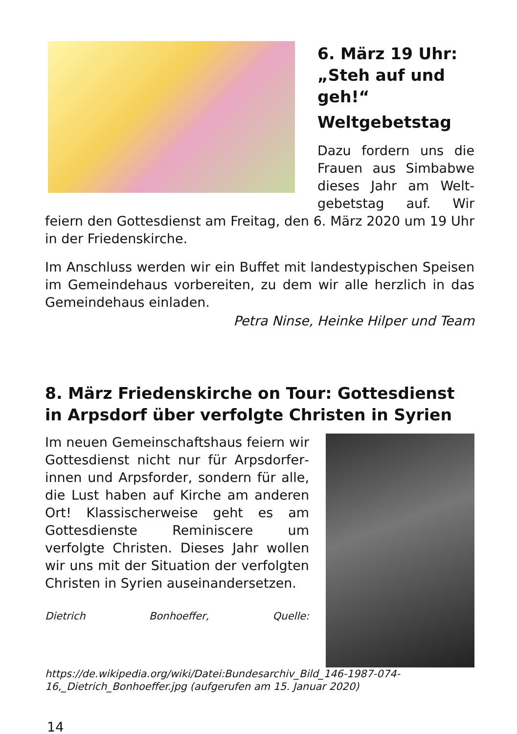6. März 19 Uhr: „Steh auf und geh!“
Weltgebetstag
Dazu fordern uns die Frauen aus Simbabwe dieses Jahr am Welt­gebetstag auf. Wir feiern den Gottesdienst am Freitag, den 6. März 2020 um 19 Uhr in der Friedenskirche.
Im Anschluss werden wir ein Buffet mit landestypischen Speisen im Gemeindehaus vorbereiten, zu dem wir alle herzlich in das Gemeindehaus einladen.
Petra Ninse, Heinke Hilper und Team
8. März Friedenskirche on Tour: Gottesdienst in Arpsdorf über verfolgte Christen in Syrien
Im neuen Gemeinschaftshaus feiern wir Gottesdienst nicht nur für Arpsdorfer­innen und Arpsforder, sondern für alle, die Lust haben auf Kirche am anderen Ort! Klassischerweise geht es am Gottesdienste Reminiscere um verfolgte Christen. Dieses Jahr wollen wir uns mit der Situation der verfolgten Christen in Syrien auseinandersetzen.
Dietrich Bonhoeffer, Quelle: https://de.wikipedia.org/wiki/Datei:Bundesarchiv_Bild_146-1987-074-16,_Dietrich_Bonhoeffer.jpg (aufgerufen am 15. Januar 2020)
14